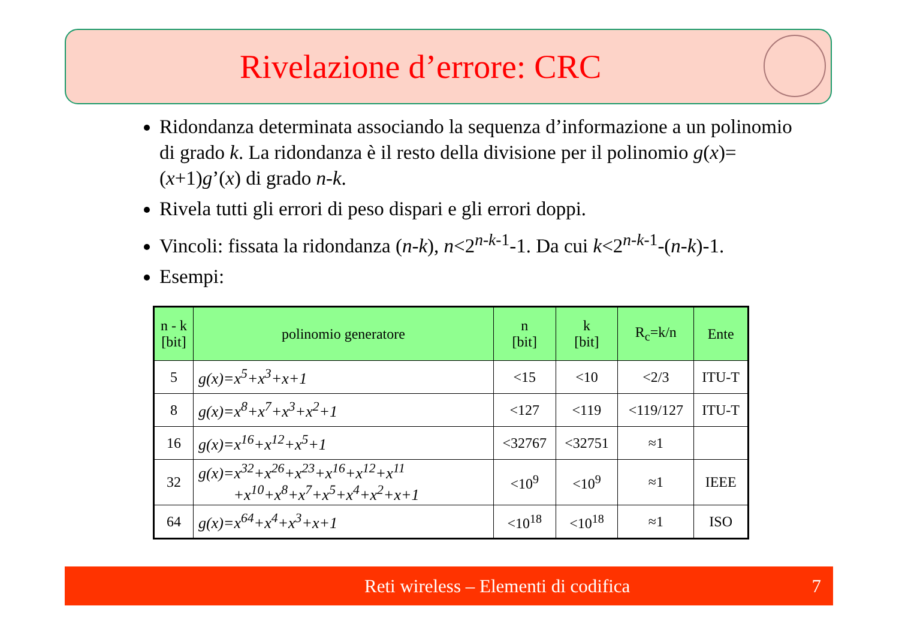Rivelazione d’errore: CRC
Ridondanza determinata associando la sequenza d’informazione a un polinomio di grado k. La ridondanza è il resto della divisione per il polinomio g(x)=(x+1)g’(x) di grado n-k.
Rivela tutti gli errori di peso dispari e gli errori doppi.
Vincoli: fissata la ridondanza (n-k), n<2<sup>n-k-1</sup>-1. Da cui k<2<sup>n-k-1</sup>-(n-k)-1.
Esempi:
| n - k [bit] | polinomio generatore | n [bit] | k [bit] | R<sub>c</sub>=k/n | Ente |
| --- | --- | --- | --- | --- | --- |
| 5 | g(x)=x<sup>5</sup>+x<sup>3</sup>+x+1 | <15 | <10 | <2/3 | ITU-T |
| 8 | g(x)=x<sup>8</sup>+x<sup>7</sup>+x<sup>3</sup>+x<sup>2</sup>+1 | <127 | <119 | <119/127 | ITU-T |
| 16 | g(x)=x<sup>16</sup>+x<sup>12</sup>+x<sup>5</sup>+1 | <32767 | <32751 | ≈1 | |
| 32 | g(x)=x<sup>32</sup>+x<sup>26</sup>+x<sup>23</sup>+x<sup>16</sup>+x<sup>12</sup>+x<sup>11</sup> +x<sup>10</sup>+x<sup>8</sup>+x<sup>7</sup>+x<sup>5</sup>+x<sup>4</sup>+x<sup>2</sup>+x+1 | <10<sup>9</sup> | <10<sup>9</sup> | ≈1 | IEEE |
| 64 | g(x)=x<sup>64</sup>+x<sup>4</sup>+x<sup>3</sup>+x+1 | <10<sup>18</sup> | <10<sup>18</sup> | ≈1 | ISO |
Reti wireless – Elementi di codifica 7